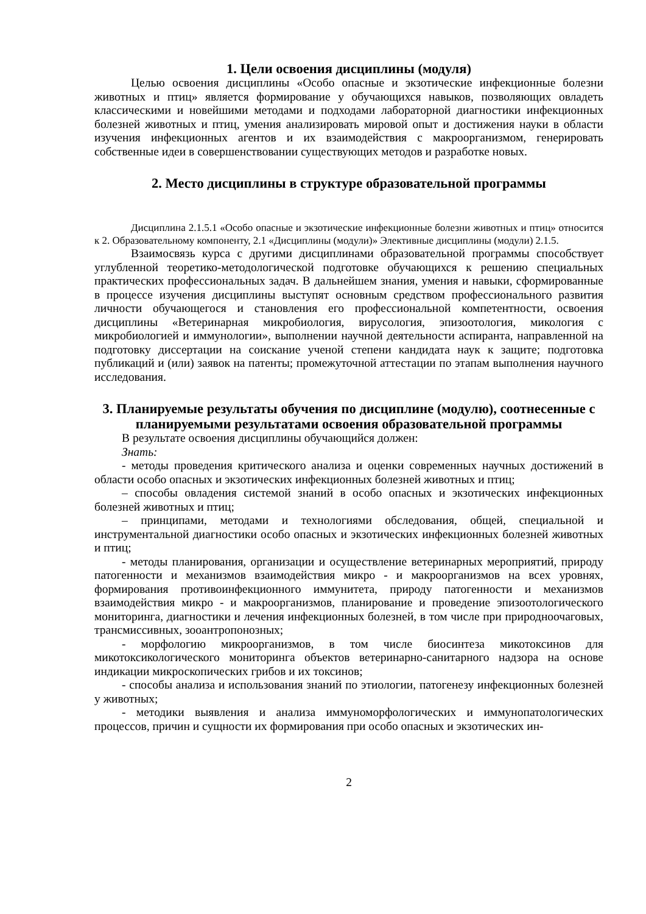1. Цели освоения дисциплины (модуля)
Целью освоения дисциплины «Особо опасные и экзотические инфекционные болезни животных и птиц» является формирование у обучающихся навыков, позволяющих овладеть классическими и новейшими методами и подходами лабораторной диагностики инфекционных болезней животных и птиц, умения анализировать мировой опыт и достижения науки в области изучения инфекционных агентов и их взаимодействия с макроорганизмом, генерировать собственные идеи в совершенствовании существующих методов и разработке новых.
2. Место дисциплины в структуре образовательной программы
Дисциплина 2.1.5.1 «Особо опасные и экзотические инфекционные болезни животных и птиц» относится к 2. Образовательному компоненту, 2.1 «Дисциплины (модули)» Элективные дисциплины (модули) 2.1.5.
Взаимосвязь курса с другими дисциплинами образовательной программы способствует углубленной теоретико-методологической подготовке обучающихся к решению специальных практических профессиональных задач. В дальнейшем знания, умения и навыки, сформированные в процессе изучения дисциплины выступят основным средством профессионального развития личности обучающегося и становления его профессиональной компетентности, освоения дисциплины «Ветеринарная микробиология, вирусология, эпизоотология, микология с микробиологией и иммунологии», выполнении научной деятельности аспиранта, направленной на подготовку диссертации на соискание ученой степени кандидата наук к защите; подготовка публикаций и (или) заявок на патенты; промежуточной аттестации по этапам выполнения научного исследования.
3. Планируемые результаты обучения по дисциплине (модулю), соотнесенные с планируемыми результатами освоения образовательной программы
В результате освоения дисциплины обучающийся должен:
Знать:
- методы проведения критического анализа и оценки современных научных достижений в области особо опасных и экзотических инфекционных болезней животных и птиц;
– способы овладения системой знаний в особо опасных и экзотических инфекционных болезней животных и птиц;
– принципами, методами и технологиями обследования, общей, специальной и инструментальной диагностики особо опасных и экзотических инфекционных болезней животных и птиц;
- методы планирования, организации и осуществление ветеринарных мероприятий, природу патогенности и механизмов взаимодействия микро - и макроорганизмов на всех уровнях, формирования противоинфекционного иммунитета, природу патогенности и механизмов взаимодействия микро - и макроорганизмов, планирование и проведение эпизоотологического мониторинга, диагностики и лечения инфекционных болезней, в том числе при природноочаговых, трансмиссивных, зооантропонозных;
- морфологию микроорганизмов, в том числе биосинтеза микотоксинов для микотоксикологического мониторинга объектов ветеринарно-санитарного надзора на основе индикации микроскопических грибов и их токсинов;
- способы анализа и использования знаний по этиологии, патогенезу инфекционных болезней у животных;
- методики выявления и анализа иммуноморфологических и иммунопатологических процессов, причин и сущности их формирования при особо опасных и экзотических ин-
2